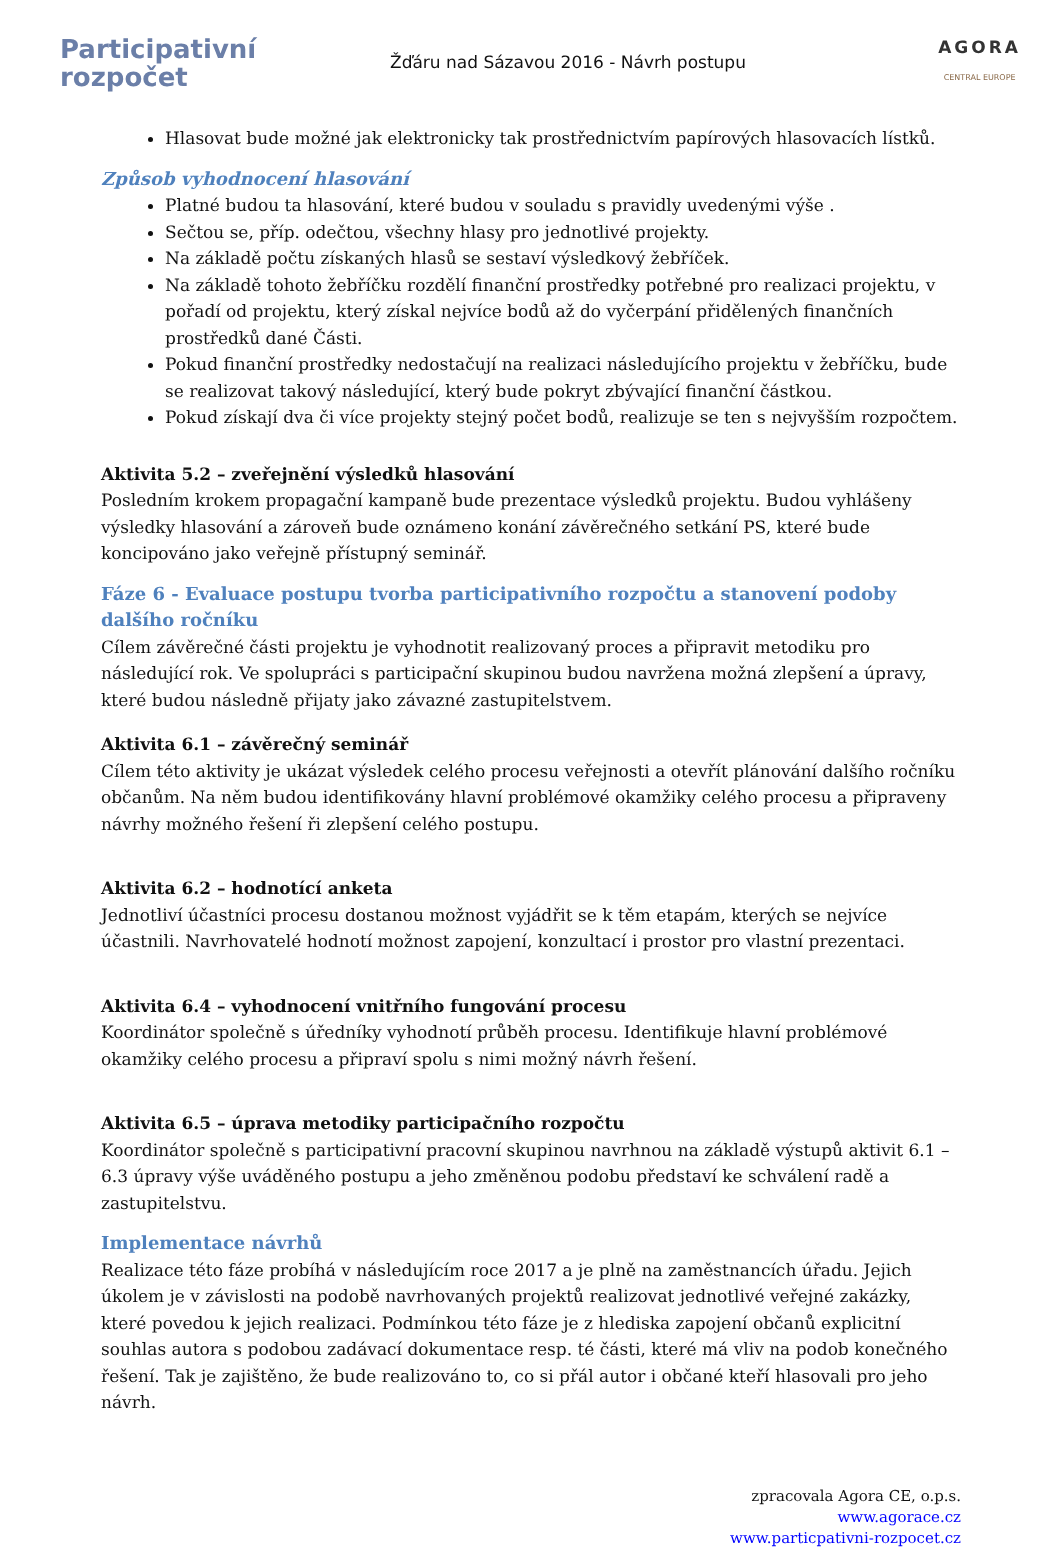Participativní
rozpočet
Žďáru nad Sázavou 2016 - Návrh postupu
AGORA
CENTRAL EUROPE
Hlasovat bude možné jak elektronicky tak prostřednictvím papírových hlasovacích lístků.
Způsob vyhodnocení hlasování
Platné budou ta hlasování, které budou v souladu s pravidly uvedenými výše .
Sečtou se, příp. odečtou, všechny hlasy pro jednotlivé projekty.
Na základě počtu získaných hlasů se sestaví výsledkový žebříček.
Na základě tohoto žebříčku rozdělí finanční prostředky potřebné pro realizaci projektu, v pořadí od projektu, který získal nejvíce bodů až do vyčerpání přidělených finančních prostředků dané Části.
Pokud finanční prostředky nedostačují na realizaci následujícího projektu v žebříčku, bude se realizovat takový následující, který bude pokryt zbývající finanční částkou.
Pokud získají dva či více projekty stejný počet bodů, realizuje se ten s nejvyšším rozpočtem.
Aktivita 5.2 – zveřejnění výsledků hlasování
Posledním krokem propagační kampaně bude prezentace výsledků projektu. Budou vyhlášeny výsledky hlasování a zároveň bude oznámeno konání závěrečného setkání PS, které bude koncipováno jako veřejně přístupný seminář.
Fáze 6 - Evaluace postupu tvorba participativního rozpočtu a stanovení podoby dalšího ročníku
Cílem závěrečné části projektu je vyhodnotit realizovaný proces a připravit metodiku pro následující rok. Ve spolupráci s participační skupinou budou navržena možná zlepšení a úpravy, které budou následně přijaty jako závazné zastupitelstvem.
Aktivita 6.1 – závěrečný seminář
Cílem této aktivity je ukázat výsledek celého procesu veřejnosti a otevřít plánování dalšího ročníku občanům. Na něm budou identifikovány hlavní problémové okamžiky celého procesu a připraveny návrhy možného řešení ři zlepšení celého postupu.
Aktivita 6.2 – hodnotící anketa
Jednotliví účastníci procesu dostanou možnost vyjádřit se k těm etapám, kterých se nejvíce účastnili. Navrhovatelé hodnotí možnost zapojení, konzultací i prostor pro vlastní prezentaci.
Aktivita 6.4 – vyhodnocení vnitřního fungování procesu
Koordinátor společně s úředníky vyhodnotí průběh procesu. Identifikuje hlavní problémové okamžiky celého procesu a připraví spolu s nimi možný návrh řešení.
Aktivita 6.5 – úprava metodiky participačního rozpočtu
Koordinátor společně s participativní pracovní skupinou navrhnou na základě výstupů aktivit 6.1 – 6.3 úpravy výše uváděného postupu a jeho změněnou podobu představí ke schválení radě a zastupitelstvu.
Implementace návrhů
Realizace této fáze probíhá v následujícím roce 2017 a je plně na zaměstnancích úřadu. Jejich úkolem je v závislosti na podobě navrhovaných projektů realizovat jednotlivé veřejné zakázky, které povedou k jejich realizaci. Podmínkou této fáze je z hlediska zapojení občanů explicitní souhlas autora s podobou zadávací dokumentace resp. té části, které má vliv na podob konečného řešení. Tak je zajištěno, že bude realizováno to, co si přál autor i občané kteří hlasovali pro jeho návrh.
zpracovala Agora CE, o.p.s.
www.agorace.cz
www.particpativni-rozpocet.cz